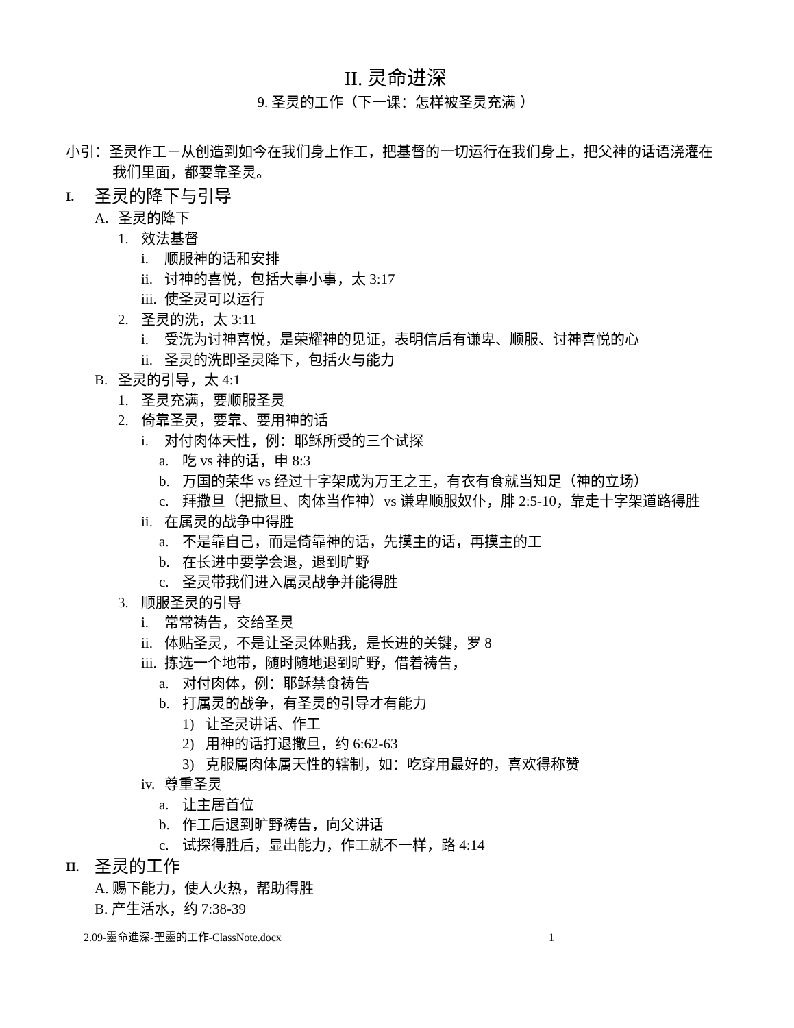II. 灵命进深
9. 圣灵的工作（下一课：怎样被圣灵充满 ）
小引：圣灵作工－从创造到如今在我们身上作工，把基督的一切运行在我们身上，把父神的话语浇灌在我们里面，都要靠圣灵。
I. 圣灵的降下与引导
A. 圣灵的降下
1. 效法基督
i. 顺服神的话和安排
ii. 讨神的喜悦，包括大事小事，太 3:17
iii. 使圣灵可以运行
2. 圣灵的洗，太 3:11
i. 受洗为讨神喜悦，是荣耀神的见证，表明信后有谦卑、顺服、讨神喜悦的心
ii. 圣灵的洗即圣灵降下，包括火与能力
B. 圣灵的引导，太 4:1
1. 圣灵充满，要顺服圣灵
2. 倚靠圣灵，要靠、要用神的话
i. 对付肉体天性，例：耶稣所受的三个试探
a. 吃 vs 神的话，申 8:3
b. 万国的荣华 vs 经过十字架成为万王之王，有衣有食就当知足（神的立场）
c. 拜撒旦（把撒旦、肉体当作神）vs 谦卑顺服奴仆，腓 2:5-10，靠走十字架道路得胜
ii. 在属灵的战争中得胜
a. 不是靠自己，而是倚靠神的话，先摸主的话，再摸主的工
b. 在长进中要学会退，退到旷野
c. 圣灵带我们进入属灵战争并能得胜
3. 顺服圣灵的引导
i. 常常祷告，交给圣灵
ii. 体贴圣灵，不是让圣灵体贴我，是长进的关键，罗 8
iii. 拣选一个地带，随时随地退到旷野，借着祷告，
a. 对付肉体，例：耶稣禁食祷告
b. 打属灵的战争，有圣灵的引导才有能力
1) 让圣灵讲话、作工
2) 用神的话打退撒旦，约 6:62-63
3) 克服属肉体属天性的辖制，如：吃穿用最好的，喜欢得称赞
iv. 尊重圣灵
a. 让主居首位
b. 作工后退到旷野祷告，向父讲话
c. 试探得胜后，显出能力，作工就不一样，路 4:14
II. 圣灵的工作
A. 赐下能力，使人火热，帮助得胜
B. 产生活水，约 7:38-39
2.09-靈命進深-聖靈的工作-ClassNote.docx 1